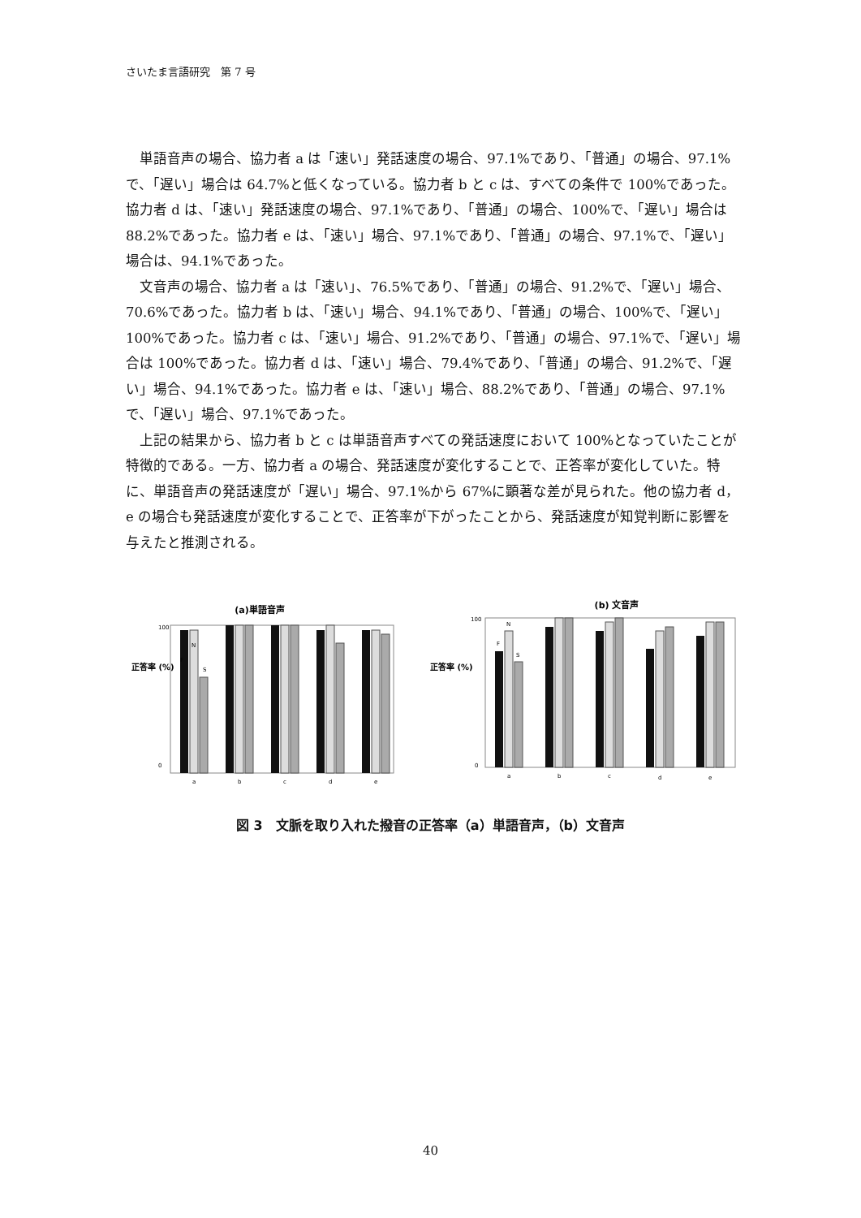さいたま言語研究　第 7 号
単語音声の場合、協力者 a は「速い」発話速度の場合、97.1%であり、「普通」の場合、97.1%で、「遅い」場合は 64.7%と低くなっている。協力者 b と c は、すべての条件で 100%であった。協力者 d は、「速い」発話速度の場合、97.1%であり、「普通」の場合、100%で、「遅い」場合は 88.2%であった。協力者 e は、「速い」場合、97.1%であり、「普通」の場合、97.1%で、「遅い」場合は、94.1%であった。
文音声の場合、協力者 a は「速い」、76.5%であり、「普通」の場合、91.2%で、「遅い」場合、70.6%であった。協力者 b は、「速い」場合、94.1%であり、「普通」の場合、100%で、「遅い」100%であった。協力者 c は、「速い」場合、91.2%であり、「普通」の場合、97.1%で、「遅い」場合は 100%であった。協力者 d は、「速い」場合、79.4%であり、「普通」の場合、91.2%で、「遅い」場合、94.1%であった。協力者 e は、「速い」場合、88.2%であり、「普通」の場合、97.1%で、「遅い」場合、97.1%であった。
上記の結果から、協力者 b と c は単語音声すべての発話速度において 100%となっていたことが特徴的である。一方、協力者 a の場合、発話速度が変化することで、正答率が変化していた。特に、単語音声の発話速度が「遅い」場合、97.1%から 67%に顕著な差が見られた。他の協力者 d，e の場合も発話速度が変化することで、正答率が下がったことから、発話速度が知覚判断に影響を与えたと推測される。
(a)単語音声
正答率 (%)
100
0
F
N
S
a
b
c
d
e
(b) 文音声
正答率 (%)
100
0
F
N
S
a
b
c
d
e
図 3　文脈を取り入れた撥音の正答率（a）単語音声，（b）文音声
40